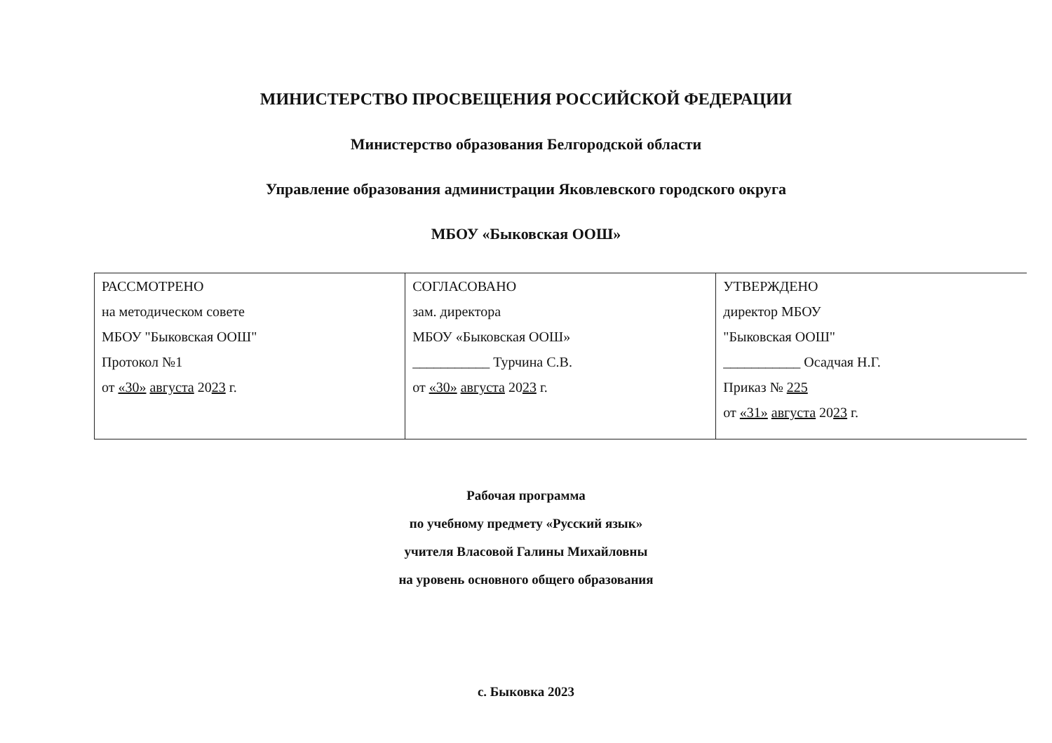МИНИСТЕРСТВО ПРОСВЕЩЕНИЯ РОССИЙСКОЙ ФЕДЕРАЦИИ
Министерство образования Белгородской области
Управление образования администрации Яковлевского городского округа
МБОУ «Быковская ООШ»
| РАССМОТРЕНО на методическом совете МБОУ "Быковская ООШ" Протокол №1 от «30» августа 20 23 г. | СОГЛАСОВАНО зам. директора МБОУ «Быковская ООШ» ___________ Турчина С.В. от «30» августа 20 23 г. | УТВЕРЖДЕНО директор МБОУ "Быковская ООШ" ___________ Осадчая Н.Г. Приказ № 225 от «31» августа 20 23 г. |
Рабочая программа
по учебному предмету «Русский язык»
учителя Власовой Галины Михайловны
на уровень основного общего образования
с. Быковка 2023